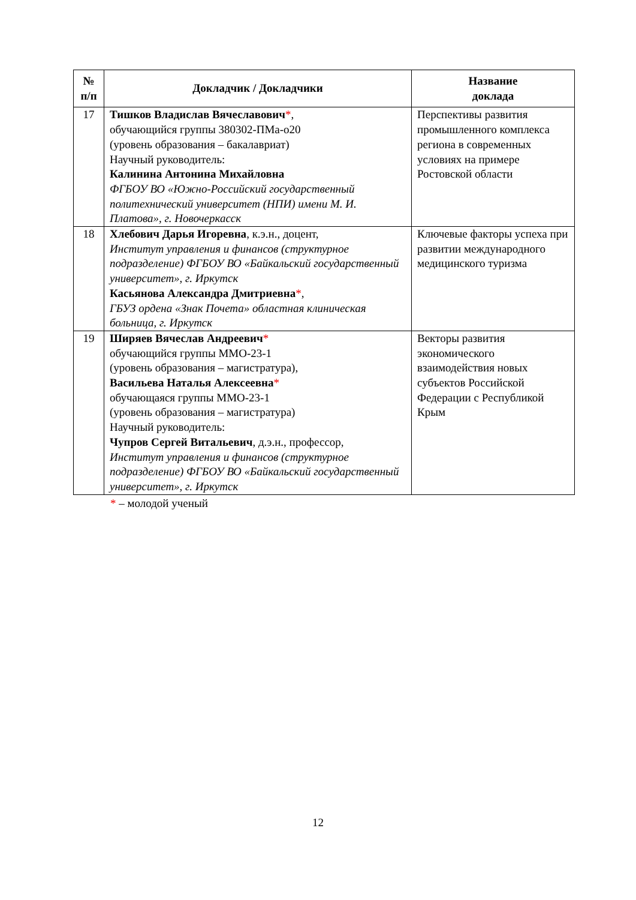| № п/п | Докладчик / Докладчики | Название доклада |
| --- | --- | --- |
| 17 | Тишков Владислав Вячеславович * , обучающийся группы 380302-ПМа-о20 (уровень образования – бакалавриат) Научный руководитель: Калинина Антонина Михайловна ФГБОУ ВО «Южно-Российский государственный политехнический университет (НПИ) имени М. И. Платова», г. Новочеркасск | Перспективы развития промышленного комплекса региона в современных условиях на примере Ростовской области |
| 18 | Хлебович Дарья Игоревна , к.э.н., доцент, Институт управления и финансов (структурное подразделение) ФГБОУ ВО «Байкальский государственный университет», г. Иркутск Касьянова Александра Дмитриевна * , ГБУЗ ордена «Знак Почета» областная клиническая больница, г. Иркутск | Ключевые факторы успеха при развитии международного медицинского туризма |
| 19 | Ширяев Вячеслав Андреевич * обучающийся группы ММО-23-1 (уровень образования – магистратура), Васильева Наталья Алексеевна * обучающаяся группы ММО-23-1 (уровень образования – магистратура) Научный руководитель: Чупров Сергей Витальевич , д.э.н., профессор, Институт управления и финансов (структурное подразделение) ФГБОУ ВО «Байкальский государственный университет», г. Иркутск | Векторы развития экономического взаимодействия новых субъектов Российской Федерации с Республикой Крым |
* – молодой ученый
12